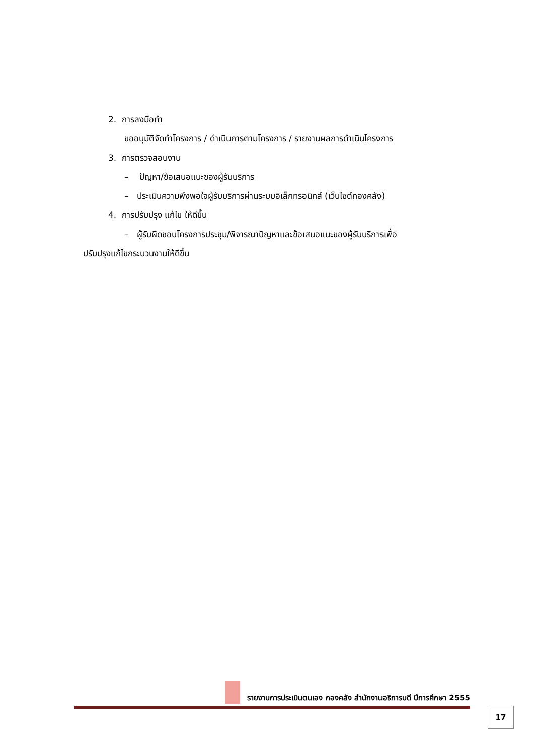2. การลงมือทำ
ขออนุมัติจัดทำโครงการ / ดำเนินการตามโครงการ / รายงานผลการดำเนินโครงการ
3. การตรวจสอบงาน
– ปัญหา/ข้อเสนอแนะของผู้รับบริการ
– ประเมินความพึงพอใจผู้รับบริการผ่านระบบอิเล็กทรอนิกส์ (เว็บไซต์กองคลัง)
4. การปรับปรุง แก้ไข ให้ดีขึ้น
– ผู้รับผิดชอบโครงการประชุม/พิจารณาปัญหาและข้อเสนอแนะของผู้รับบริการเพื่อ
ปรับปรุงแก้ไขกระบวนงานให้ดีขึ้น
รายงานการประเมินตนเอง กองคลัง สำนักงานอธิการบดี ปีการศึกษา 2555
17